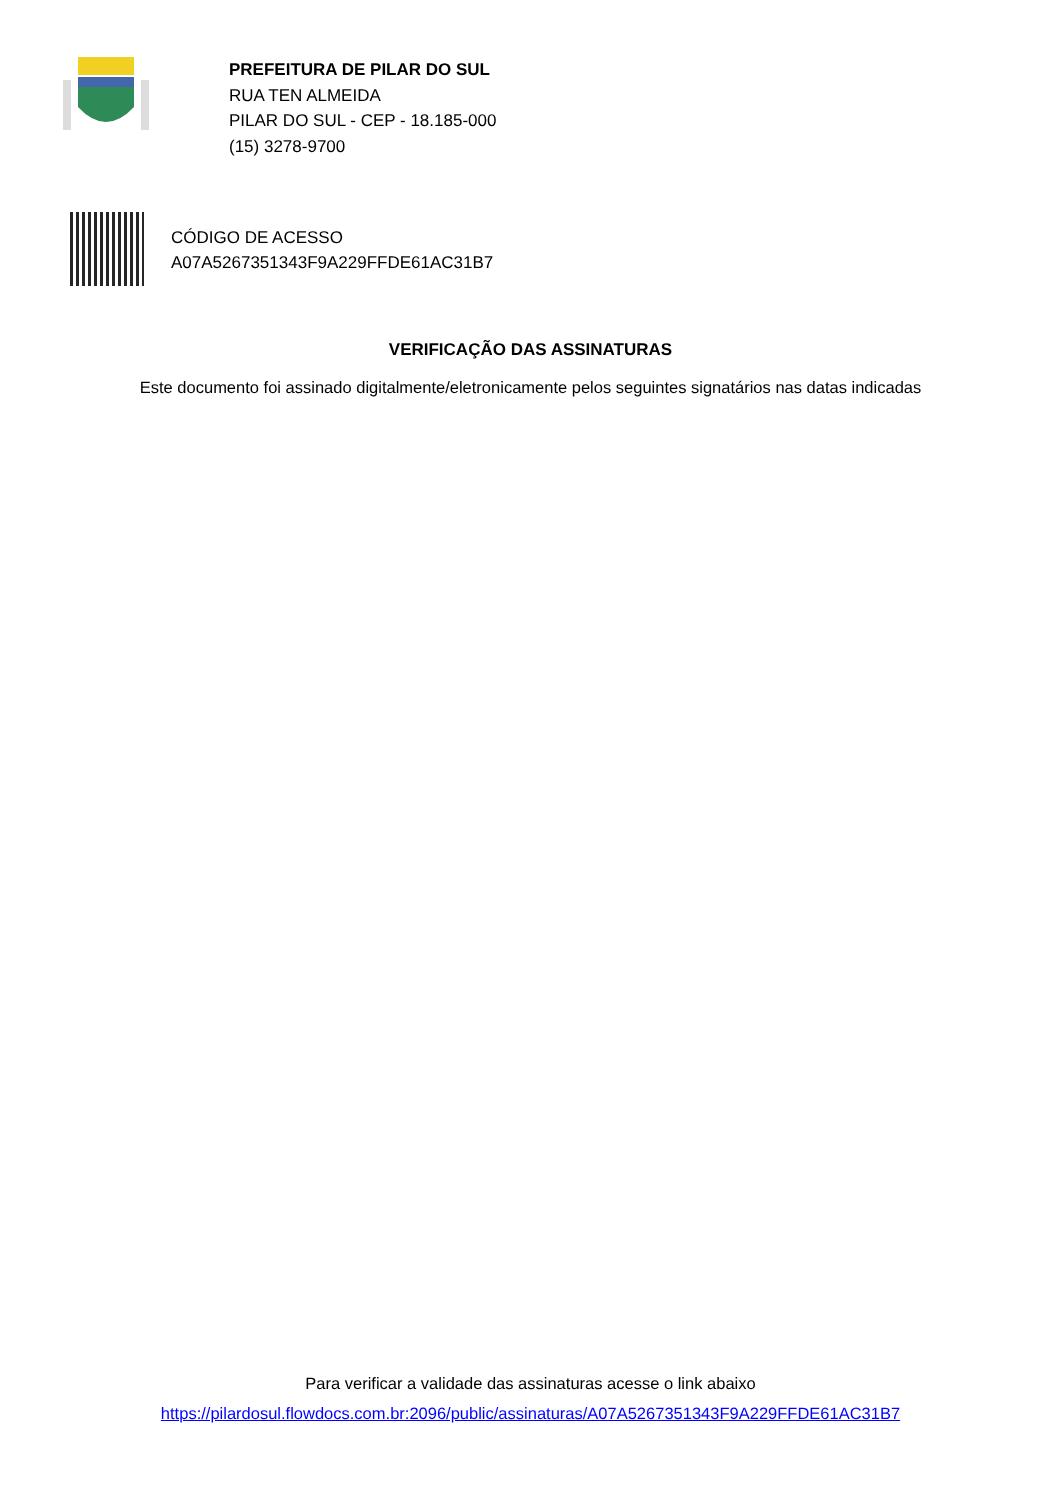PREFEITURA DE PILAR DO SUL
RUA TEN ALMEIDA
PILAR DO SUL - CEP - 18.185-000
(15) 3278-9700
CÓDIGO DE ACESSO
A07A5267351343F9A229FFDE61AC31B7
VERIFICAÇÃO DAS ASSINATURAS
Este documento foi assinado digitalmente/eletronicamente pelos seguintes signatários nas datas indicadas
Para verificar a validade das assinaturas acesse o link abaixo
https://pilardosul.flowdocs.com.br:2096/public/assinaturas/A07A5267351343F9A229FFDE61AC31B7